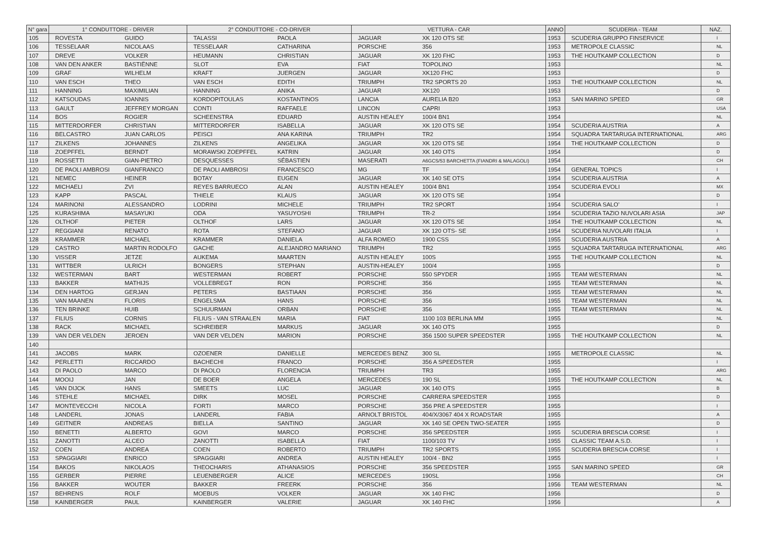| N° gara | 1° CONDUTTORE - DRIVER | | 2° CONDUTTORE - CO-DRIVER | | VETTURA - CAR | | ANNO | SCUDERIA - TEAM | NAZ. |
| --- | --- | --- | --- | --- | --- | --- | --- | --- | --- |
| 105 | ROVESTA | GUIDO | TALASSI | PAOLA | JAGUAR | XK 120 OTS SE | 1953 | SCUDERIA GRUPPO FINSERVICE | I |
| 106 | TESSELAAR | NICOLAAS | TESSELAAR | CATHARINA | PORSCHE | 356 | 1953 | METROPOLE CLASSIC | NL |
| 107 | DREVE | VOLKER | HEUMANN | CHRISTIAN | JAGUAR | XK 120 FHC | 1953 | THE HOUTKAMP COLLECTION | D |
| 108 | VAN DEN ANKER | BASTIËNNE | SLOT | EVA | FIAT | TOPOLINO | 1953 | | NL |
| 109 | GRAF | WILHELM | KRAFT | JUERGEN | JAGUAR | XK120 FHC | 1953 | | D |
| 110 | VAN ESCH | THEO | VAN ESCH | EDITH | TRIUMPH | TR2 SPORTS 20 | 1953 | THE HOUTKAMP COLLECTION | NL |
| 111 | HANNING | MAXIMILIAN | HANNING | ANIKA | JAGUAR | XK120 | 1953 | | D |
| 112 | KATSOUDAS | IOANNIS | KORDOPITOULAS | KOSTANTINOS | LANCIA | AURELIA B20 | 1953 | SAN MARINO SPEED | GR |
| 113 | GAULT | JEFFREY MORGAN | CONTI | RAFFAELE | LINCON | CAPRI | 1953 | | USA |
| 114 | BOS | ROGIER | SCHEENSTRA | EDUARD | AUSTIN HEALEY | 100/4 BN1 | 1954 | | NL |
| 115 | MITTERDORFER | CHRISTIAN | MITTERDORFER | ISABELLA | JAGUAR | XK 120 OTS SE | 1954 | SCUDERIA AUSTRIA | A |
| 116 | BELCASTRO | JUAN CARLOS | PEISCI | ANA KARINA | TRIUMPH | TR2 | 1954 | SQUADRA TARTARUGA INTERNATIONAL | ARG |
| 117 | ZILKENS | JOHANNES | ZILKENS | ANGELIKA | JAGUAR | XK 120 OTS SE | 1954 | THE HOUTKAMP COLLECTION | D |
| 118 | ZOEPFFEL | BERNDT | MORAWSKI ZOEPFFEL | KATRIN | JAGUAR | XK 140 OTS | 1954 | | D |
| 119 | ROSSETTI | GIAN-PIETRO | DESQUESSES | SÉBASTIEN | MASERATI | A6GCS/53 BARCHETTA (FIANDRI & MALAGOLI) | 1954 | | CH |
| 120 | DE PAOLI AMBROSI | GIANFRANCO | DE PAOLI AMBROSI | FRANCESCO | MG | TF | 1954 | GENERAL TOPICS | I |
| 121 | NEMEC | HEINER | BOTAY | EUGEN | JAGUAR | XK 140 SE OTS | 1954 | SCUDERIA AUSTRIA | A |
| 122 | MICHAELI | ZVI | REYES BARRUECO | ALAN | AUSTIN HEALEY | 100/4 BN1 | 1954 | SCUDERIA EVOLI | MX |
| 123 | KAPP | PASCAL | THIELE | KLAUS | JAGUAR | XK 120 OTS SE | 1954 | | D |
| 124 | MARINONI | ALESSANDRO | LODRINI | MICHELE | TRIUMPH | TR2 SPORT | 1954 | SCUDERIA SALO’ | I |
| 125 | KURASHIMA | MASAYUKI | ODA | YASUYOSHI | TRIUMPH | TR-2 | 1954 | SCUDERIA TAZIO NUVOLARI ASIA | JAP |
| 126 | OLTHOF | PIETER | OLTHOF | LARS | JAGUAR | XK 120 OTS SE | 1954 | THE HOUTKAMP COLLECTION | NL |
| 127 | REGGIANI | RENATO | ROTA | STEFANO | JAGUAR | XK 120 OTS- SE | 1954 | SCUDERIA NUVOLARI ITALIA | I |
| 128 | KRAMMER | MICHAEL | KRAMMER | DANIELA | ALFA ROMEO | 1900 CSS | 1955 | SCUDERIA AUSTRIA | A |
| 129 | CASTRO | MARTIN RODOLFO | GACHE | ALEJANDRO MARIANO | TRIUMPH | TR2 | 1955 | SQUADRA TARTARUGA INTERNATIONAL | ARG |
| 130 | VISSER | JETZE | AUKEMA | MAARTEN | AUSTIN HEALEY | 100S | 1955 | THE HOUTKAMP COLLECTION | NL |
| 131 | WITTBER | ULRICH | BONGERS | STEPHAN | AUSTIN-HEALEY | 100/4 | 1955 | | D |
| 132 | WESTERMAN | BART | WESTERMAN | ROBERT | PORSCHE | 550 SPYDER | 1955 | TEAM WESTERMAN | NL |
| 133 | BAKKER | MATHIJS | VOLLEBREGT | RON | PORSCHE | 356 | 1955 | TEAM WESTERMAN | NL |
| 134 | DEN HARTOG | GERJAN | PETERS | BASTIAAN | PORSCHE | 356 | 1955 | TEAM WESTERMAN | NL |
| 135 | VAN MAANEN | FLORIS | ENGELSMA | HANS | PORSCHE | 356 | 1955 | TEAM WESTERMAN | NL |
| 136 | TEN BRINKE | HUIB | SCHUURMAN | ORBAN | PORSCHE | 356 | 1955 | TEAM WESTERMAN | NL |
| 137 | FILIUS | CORNIS | FILIUS - VAN STRAALEN | MARIA | FIAT | 1100 103 BERLINA MM | 1955 | | NL |
| 138 | RACK | MICHAEL | SCHREIBER | MARKUS | JAGUAR | XK 140 OTS | 1955 | | D |
| 139 | VAN DER VELDEN | JEROEN | VAN DER VELDEN | MARION | PORSCHE | 356 1500 SUPER SPEEDSTER | 1955 | THE HOUTKAMP COLLECTION | NL |
| 140 | | | | | | | | | |
| 141 | JACOBS | MARK | OZOENER | DANIELLE | MERCEDES BENZ | 300 SL | 1955 | METROPOLE CLASSIC | NL |
| 142 | PERLETTI | RICCARDO | BACHECHI | FRANCO | PORSCHE | 356 A SPEEDSTER | 1955 | | I |
| 143 | DI PAOLO | MARCO | DI PAOLO | FLORENCIA | TRIUMPH | TR3 | 1955 | | ARG |
| 144 | MOOIJ | JAN | DE BOER | ANGELA | MERCEDES | 190 SL | 1955 | THE HOUTKAMP COLLECTION | NL |
| 145 | VAN DIJCK | HANS | SMEETS | LUC | JAGUAR | XK 140 OTS | 1955 | | B |
| 146 | STEHLE | MICHAEL | DIRK | MOSEL | PORSCHE | CARRERA SPEEDSTER | 1955 | | D |
| 147 | MONTEVECCHI | NICOLA | FORTI | MARCO | PORSCHE | 356 PRE A SPEEDSTER | 1955 | | I |
| 148 | LANDERL | JONAS | LANDERL | FABIA | ARNOLT BRISTOL | 404/X/3067 404 X ROADSTAR | 1955 | | A |
| 149 | GEITNER | ANDREAS | BIELLA | SANTINO | JAGUAR | XK 140 SE OPEN TWO-SEATER | 1955 | | D |
| 150 | BENETTI | ALBERTO | GOVI | MARCO | PORSCHE | 356 SPEEDSTER | 1955 | SCUDERIA BRESCIA CORSE | I |
| 151 | ZANOTTI | ALCEO | ZANOTTI | ISABELLA | FIAT | 1100/103 TV | 1955 | CLASSIC TEAM A.S.D. | I |
| 152 | COEN | ANDREA | COEN | ROBERTO | TRIUMPH | TR2 SPORTS | 1955 | SCUDERIA BRESCIA CORSE | I |
| 153 | SPAGGIARI | ENRICO | SPAGGIARI | ANDREA | AUSTIN HEALEY | 100/4 - BN2 | 1955 | | I |
| 154 | BAKOS | NIKOLAOS | THEOCHARIS | ATHANASIOS | PORSCHE | 356 SPEEDSTER | 1955 | SAN MARINO SPEED | GR |
| 155 | GERBER | PIERRE | LEUENBERGER | ALICE | MERCEDES | 190SL | 1956 | | CH |
| 156 | BAKKER | WOUTER | BAKKER | FREERK | PORSCHE | 356 | 1956 | TEAM WESTERMAN | NL |
| 157 | BEHRENS | ROLF | MOEBUS | VOLKER | JAGUAR | XK 140 FHC | 1956 | | D |
| 158 | KAINBERGER | PAUL | KAINBERGER | VALERIE | JAGUAR | XK 140 FHC | 1956 | | A |